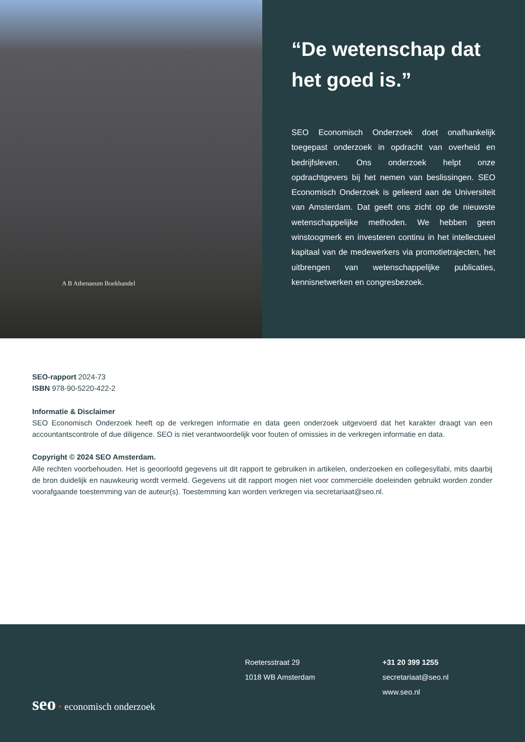A B Athenaeum Boekhandel
“De wetenschap dat het goed is.”
SEO Economisch Onderzoek doet onafhankelijk toegepast onderzoek in opdracht van overheid en bedrijfsleven. Ons onderzoek helpt onze opdrachtgevers bij het nemen van beslissingen. SEO Economisch Onderzoek is gelieerd aan de Universiteit van Amsterdam. Dat geeft ons zicht op de nieuwste wetenschappelijke methoden. We hebben geen winstoogmerk en investeren continu in het intellectueel kapitaal van de medewerkers via promotietrajecten, het uitbrengen van wetenschappelijke publicaties, kennisnetwerken en congresbezoek.
SEO-rapport 2024-73
ISBN 978-90-5220-422-2
Informatie & Disclaimer
SEO Economisch Onderzoek heeft op de verkregen informatie en data geen onderzoek uitgevoerd dat het karakter draagt van een accountantscontrole of due diligence. SEO is niet verantwoordelijk voor fouten of omissies in de verkregen informatie en data.
Copyright © 2024 SEO Amsterdam.
Alle rechten voorbehouden. Het is geoorloofd gegevens uit dit rapport te gebruiken in artikelen, onderzoeken en collegesyllabi, mits daarbij de bron duidelijk en nauwkeurig wordt vermeld. Gegevens uit dit rapport mogen niet voor commerciële doeleinden gebruikt worden zonder voorafgaande toestemming van de auteur(s). Toestemming kan worden verkregen via secretariaat@seo.nl.
Roetersstraat 29
1018 WB Amsterdam
+31 20 399 1255
secretariaat@seo.nl
www.seo.nl
seo • economisch onderzoek